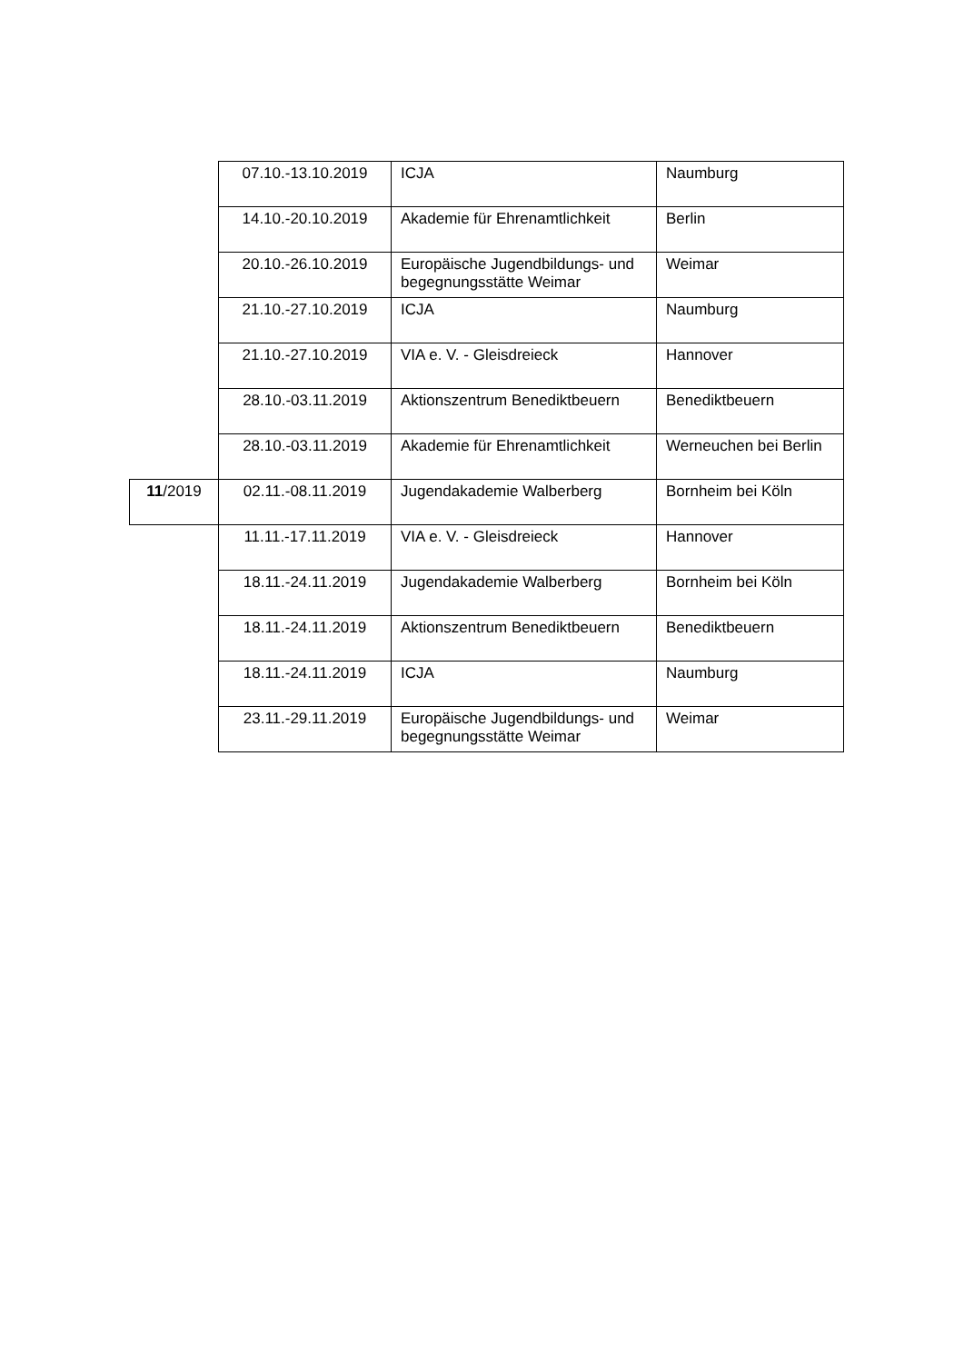| | 07.10.-13.10.2019 | ICJA | Naumburg |
| | 14.10.-20.10.2019 | Akademie für Ehrenamtlichkeit | Berlin |
| | 20.10.-26.10.2019 | Europäische Jugendbildungs- und begegnungsstätte Weimar | Weimar |
| | 21.10.-27.10.2019 | ICJA | Naumburg |
| | 21.10.-27.10.2019 | VIA e. V. - Gleisdreieck | Hannover |
| | 28.10.-03.11.2019 | Aktionszentrum Benediktbeuern | Benediktbeuern |
| | 28.10.-03.11.2019 | Akademie für Ehrenamtlichkeit | Werneuchen bei Berlin |
| 11 /2019 | 02.11.-08.11.2019 | Jugendakademie Walberberg | Bornheim bei Köln |
| | 11.11.-17.11.2019 | VIA e. V. - Gleisdreieck | Hannover |
| | 18.11.-24.11.2019 | Jugendakademie Walberberg | Bornheim bei Köln |
| | 18.11.-24.11.2019 | Aktionszentrum Benediktbeuern | Benediktbeuern |
| | 18.11.-24.11.2019 | ICJA | Naumburg |
| | 23.11.-29.11.2019 | Europäische Jugendbildungs- und begegnungsstätte Weimar | Weimar |